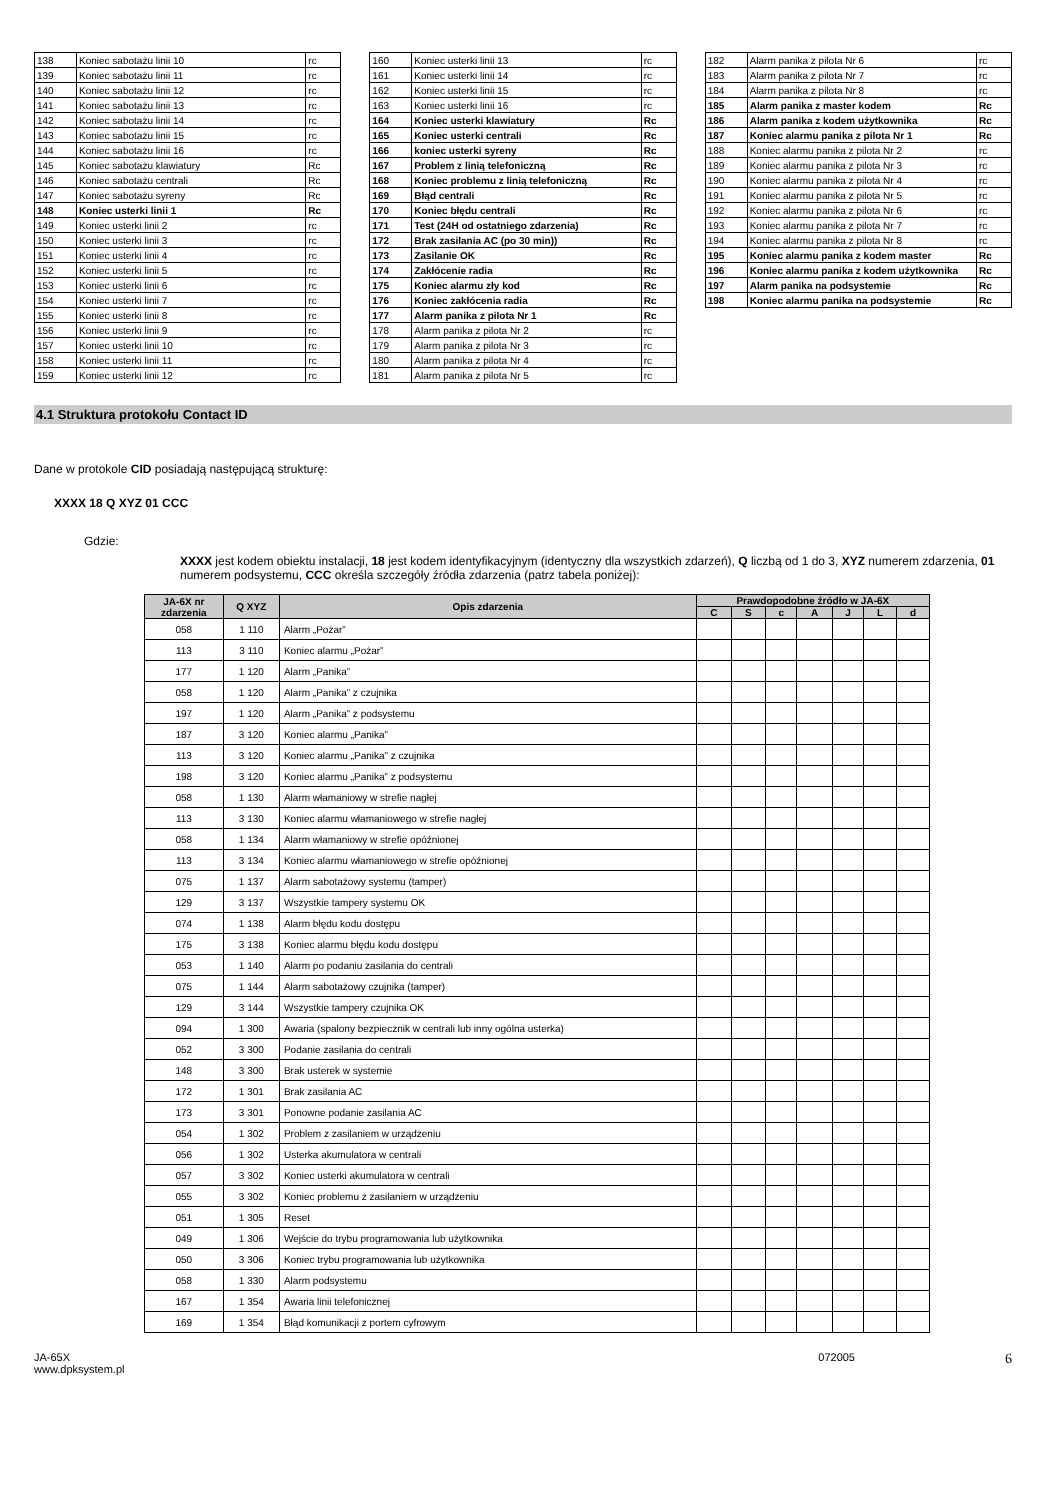| 138 | Koniec sabotażu linii 10 | rc |
| 139 | Koniec sabotażu linii 11 | rc |
| 140 | Koniec sabotażu linii 12 | rc |
| 141 | Koniec sabotażu linii 13 | rc |
| 142 | Koniec sabotażu linii 14 | rc |
| 143 | Koniec sabotażu linii 15 | rc |
| 144 | Koniec sabotażu linii 16 | rc |
| 145 | Koniec sabotażu klawiatury | Rc |
| 146 | Koniec sabotażu centrali | Rc |
| 147 | Koniec sabotażu syreny | Rc |
| 148 | Koniec usterki linii 1 | Rc |
| 149 | Koniec usterki linii 2 | rc |
| 150 | Koniec usterki linii 3 | rc |
| 151 | Koniec usterki linii 4 | rc |
| 152 | Koniec usterki linii 5 | rc |
| 153 | Koniec usterki linii 6 | rc |
| 154 | Koniec usterki linii 7 | rc |
| 155 | Koniec usterki linii 8 | rc |
| 156 | Koniec usterki linii 9 | rc |
| 157 | Koniec usterki linii 10 | rc |
| 158 | Koniec usterki linii 11 | rc |
| 159 | Koniec usterki linii 12 | rc |
| 160 | Koniec usterki linii 13 | rc |
| 161 | Koniec usterki linii 14 | rc |
| 162 | Koniec usterki linii 15 | rc |
| 163 | Koniec usterki linii 16 | rc |
| 164 | Koniec usterki klawiatury | Rc |
| 165 | Koniec usterki centrali | Rc |
| 166 | koniec usterki syreny | Rc |
| 167 | Problem z linią telefoniczną | Rc |
| 168 | Koniec problemu z linią telefoniczną | Rc |
| 169 | Błąd centrali | Rc |
| 170 | Koniec błędu centrali | Rc |
| 171 | Test (24H od ostatniego zdarzenia) | Rc |
| 172 | Brak zasilania AC (po 30 min)) | Rc |
| 173 | Zasilanie OK | Rc |
| 174 | Zakłócenie radia | Rc |
| 175 | Koniec alarmu zły kod | Rc |
| 176 | Koniec zakłócenia radia | Rc |
| 177 | Alarm panika z pilota Nr 1 | Rc |
| 178 | Alarm panika z pilota Nr 2 | rc |
| 179 | Alarm panika z pilota Nr 3 | rc |
| 180 | Alarm panika z pilota Nr 4 | rc |
| 181 | Alarm panika z pilota Nr 5 | rc |
| 182 | Alarm panika z pilota Nr 6 | rc |
| 183 | Alarm panika z pilota Nr 7 | rc |
| 184 | Alarm panika z pilota Nr 8 | rc |
| 185 | Alarm panika z master kodem | Rc |
| 186 | Alarm panika z kodem użytkownika | Rc |
| 187 | Koniec alarmu panika z pilota Nr 1 | Rc |
| 188 | Koniec alarmu panika z pilota Nr 2 | rc |
| 189 | Koniec alarmu panika z pilota Nr 3 | rc |
| 190 | Koniec alarmu panika z pilota Nr 4 | rc |
| 191 | Koniec alarmu panika z pilota Nr 5 | rc |
| 192 | Koniec alarmu panika z pilota Nr 6 | rc |
| 193 | Koniec alarmu panika z pilota Nr 7 | rc |
| 194 | Koniec alarmu panika z pilota Nr 8 | rc |
| 195 | Koniec alarmu panika z kodem master | Rc |
| 196 | Koniec alarmu panika z kodem użytkownika | Rc |
| 197 | Alarm panika na podsystemie | Rc |
| 198 | Koniec alarmu panika na podsystemie | Rc |
4.1 Struktura protokołu Contact ID
Dane w protokole CID posiadają następującą strukturę:
XXXX 18 Q XYZ 01 CCC
Gdzie:
XXXX jest kodem obiektu instalacji, 18 jest kodem identyfikacyjnym (identyczny dla wszystkich zdarzeń), Q liczbą od 1 do 3, XYZ numerem zdarzenia, 01 numerem podsystemu, CCC określa szczegóły źródła zdarzenia (patrz tabela poniżej):
| JA-6X nr zdarzenia | Q XYZ | Opis zdarzenia | Prawdopodobne źródło w JA-6X | | | | | | |
| --- | --- | --- | --- | --- | --- | --- | --- | --- | --- |
| | | | C | S | c | A | J | L | d |
| 058 | 1 110 | Alarm „Pożar” | | | | | | | |
| 113 | 3 110 | Koniec alarmu „Pożar” | | | | | | | |
| 177 | 1 120 | Alarm „Panika” | | | | | | | |
| 058 | 1 120 | Alarm „Panika” z czujnika | | | | | | | |
| 197 | 1 120 | Alarm „Panika” z podsystemu | | | | | | | |
| 187 | 3 120 | Koniec alarmu „Panika” | | | | | | | |
| 113 | 3 120 | Koniec alarmu „Panika” z czujnika | | | | | | | |
| 198 | 3 120 | Koniec alarmu „Panika” z podsystemu | | | | | | | |
| 058 | 1 130 | Alarm włamaniowy w strefie nagłej | | | | | | | |
| 113 | 3 130 | Koniec alarmu włamaniowego w strefie nagłej | | | | | | | |
| 058 | 1 134 | Alarm włamaniowy w strefie opóźnionej | | | | | | | |
| 113 | 3 134 | Koniec alarmu włamaniowego w strefie opóźnionej | | | | | | | |
| 075 | 1 137 | Alarm sabotażowy systemu (tamper) | | | | | | | |
| 129 | 3 137 | Wszystkie tampery systemu OK | | | | | | | |
| 074 | 1 138 | Alarm błędu kodu dostępu | | | | | | | |
| 175 | 3 138 | Koniec alarmu błędu kodu dostępu | | | | | | | |
| 053 | 1 140 | Alarm po podaniu zasilania do centrali | | | | | | | |
| 075 | 1 144 | Alarm sabotażowy czujnika (tamper) | | | | | | | |
| 129 | 3 144 | Wszystkie tampery czujnika OK | | | | | | | |
| 094 | 1 300 | Awaria (spalony bezpiecznik w centrali lub inny ogólna usterka) | | | | | | | |
| 052 | 3 300 | Podanie zasilania do centrali | | | | | | | |
| 148 | 3 300 | Brak usterek w systemie | | | | | | | |
| 172 | 1 301 | Brak zasilania AC | | | | | | | |
| 173 | 3 301 | Ponowne podanie zasilania AC | | | | | | | |
| 054 | 1 302 | Problem z zasilaniem w urządzeniu | | | | | | | |
| 056 | 1 302 | Usterka akumulatora w centrali | | | | | | | |
| 057 | 3 302 | Koniec usterki akumulatora w centrali | | | | | | | |
| 055 | 3 302 | Koniec problemu z zasilaniem w urządzeniu | | | | | | | |
| 051 | 1 305 | Reset | | | | | | | |
| 049 | 1 306 | Wejście do trybu programowania lub użytkownika | | | | | | | |
| 050 | 3 306 | Koniec trybu programowania lub użytkownika | | | | | | | |
| 058 | 1 330 | Alarm podsystemu | | | | | | | |
| 167 | 1 354 | Awaria linii telefonicznej | | | | | | | |
| 169 | 1 354 | Błąd komunikacji z portem cyfrowym | | | | | | | |
JA-65X
www.dpksystem.pl
072005
6